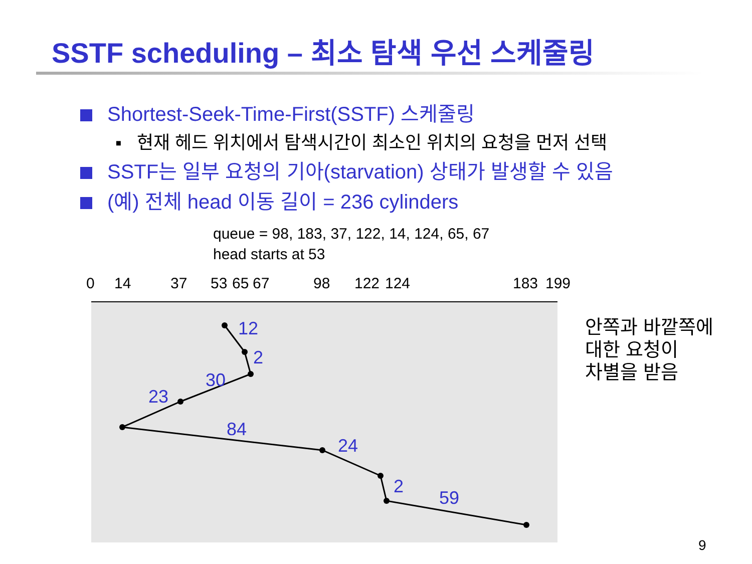SSTF scheduling – 최소 탐색 우선 스케줄링
Shortest-Seek-Time-First(SSTF) 스케줄링
▪ 현재 헤드 위치에서 탐색시간이 최소인 위치의 요청을 먼저 선택
SSTF는 일부 요청의 기아(starvation) 상태가 발생할 수 있음
(예) 전체 head 이동 길이 = 236 cylinders
queue = 98, 183, 37, 122, 14, 124, 65, 67
head starts at 53
0
14
37
53
65
67
98
122
124
183
199
12
2
30
23
84
24
2
59
안쪽과 바깥쪽에
대한 요청이
차별을 받음
9